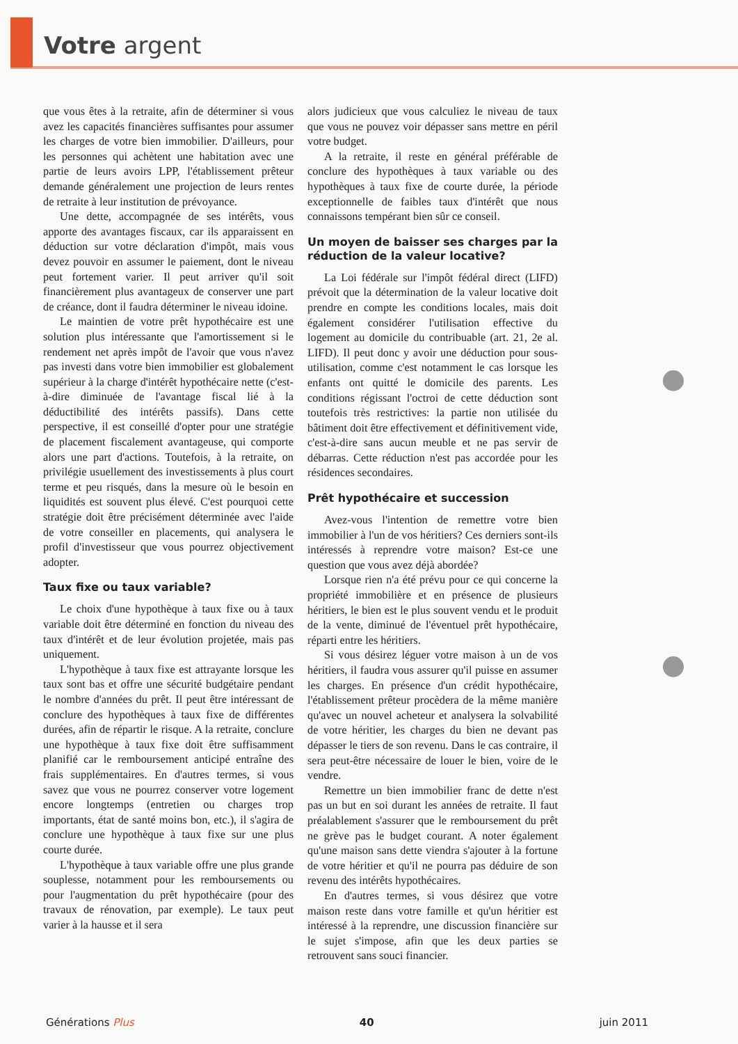Votre argent
que vous êtes à la retraite, afin de déterminer si vous avez les capacités financières suffisantes pour assumer les charges de votre bien immobilier. D'ailleurs, pour les personnes qui achètent une habitation avec une partie de leurs avoirs LPP, l'établissement prêteur demande généralement une projection de leurs rentes de retraite à leur institution de prévoyance.
Une dette, accompagnée de ses intérêts, vous apporte des avantages fiscaux, car ils apparaissent en déduction sur votre déclaration d'impôt, mais vous devez pouvoir en assumer le paiement, dont le niveau peut fortement varier. Il peut arriver qu'il soit financièrement plus avantageux de conserver une part de créance, dont il faudra déterminer le niveau idoine.
Le maintien de votre prêt hypothécaire est une solution plus intéressante que l'amortissement si le rendement net après impôt de l'avoir que vous n'avez pas investi dans votre bien immobilier est globalement supérieur à la charge d'intérêt hypothécaire nette (c'est-à-dire diminuée de l'avantage fiscal lié à la déductibilité des intérêts passifs). Dans cette perspective, il est conseillé d'opter pour une stratégie de placement fiscalement avantageuse, qui comporte alors une part d'actions. Toutefois, à la retraite, on privilégie usuellement des investissements à plus court terme et peu risqués, dans la mesure où le besoin en liquidités est souvent plus élevé. C'est pourquoi cette stratégie doit être précisément déterminée avec l'aide de votre conseiller en placements, qui analysera le profil d'investisseur que vous pourrez objectivement adopter.
Taux fixe ou taux variable?
Le choix d'une hypothèque à taux fixe ou à taux variable doit être déterminé en fonction du niveau des taux d'intérêt et de leur évolution projetée, mais pas uniquement.
L'hypothèque à taux fixe est attrayante lorsque les taux sont bas et offre une sécurité budgétaire pendant le nombre d'années du prêt. Il peut être intéressant de conclure des hypothèques à taux fixe de différentes durées, afin de répartir le risque. A la retraite, conclure une hypothèque à taux fixe doit être suffisamment planifié car le remboursement anticipé entraîne des frais supplémentaires. En d'autres termes, si vous savez que vous ne pourrez conserver votre logement encore longtemps (entretien ou charges trop importants, état de santé moins bon, etc.), il s'agira de conclure une hypothèque à taux fixe sur une plus courte durée.
L'hypothèque à taux variable offre une plus grande souplesse, notamment pour les remboursements ou pour l'augmentation du prêt hypothécaire (pour des travaux de rénovation, par exemple). Le taux peut varier à la hausse et il sera
alors judicieux que vous calculiez le niveau de taux que vous ne pouvez voir dépasser sans mettre en péril votre budget.
A la retraite, il reste en général préférable de conclure des hypothèques à taux variable ou des hypothèques à taux fixe de courte durée, la période exceptionnelle de faibles taux d'intérêt que nous connaissons tempérant bien sûr ce conseil.
Un moyen de baisser ses charges par la réduction de la valeur locative?
La Loi fédérale sur l'impôt fédéral direct (LIFD) prévoit que la détermination de la valeur locative doit prendre en compte les conditions locales, mais doit également considérer l'utilisation effective du logement au domicile du contribuable (art. 21, 2e al. LIFD). Il peut donc y avoir une déduction pour sous-utilisation, comme c'est notamment le cas lorsque les enfants ont quitté le domicile des parents. Les conditions régissant l'octroi de cette déduction sont toutefois très restrictives: la partie non utilisée du bâtiment doit être effectivement et définitivement vide, c'est-à-dire sans aucun meuble et ne pas servir de débarras. Cette réduction n'est pas accordée pour les résidences secondaires.
Prêt hypothécaire et succession
Avez-vous l'intention de remettre votre bien immobilier à l'un de vos héritiers? Ces derniers sont-ils intéressés à reprendre votre maison? Est-ce une question que vous avez déjà abordée?
Lorsque rien n'a été prévu pour ce qui concerne la propriété immobilière et en présence de plusieurs héritiers, le bien est le plus souvent vendu et le produit de la vente, diminué de l'éventuel prêt hypothécaire, réparti entre les héritiers.
Si vous désirez léguer votre maison à un de vos héritiers, il faudra vous assurer qu'il puisse en assumer les charges. En présence d'un crédit hypothécaire, l'établissement prêteur procèdera de la même manière qu'avec un nouvel acheteur et analysera la solvabilité de votre héritier, les charges du bien ne devant pas dépasser le tiers de son revenu. Dans le cas contraire, il sera peut-être nécessaire de louer le bien, voire de le vendre.
Remettre un bien immobilier franc de dette n'est pas un but en soi durant les années de retraite. Il faut préalablement s'assurer que le remboursement du prêt ne grève pas le budget courant. A noter également qu'une maison sans dette viendra s'ajouter à la fortune de votre héritier et qu'il ne pourra pas déduire de son revenu des intérêts hypothécaires.
En d'autres termes, si vous désirez que votre maison reste dans votre famille et qu'un héritier est intéressé à la reprendre, une discussion financière sur le sujet s'impose, afin que les deux parties se retrouvent sans souci financier.
Générations Plus 40 juin 2011